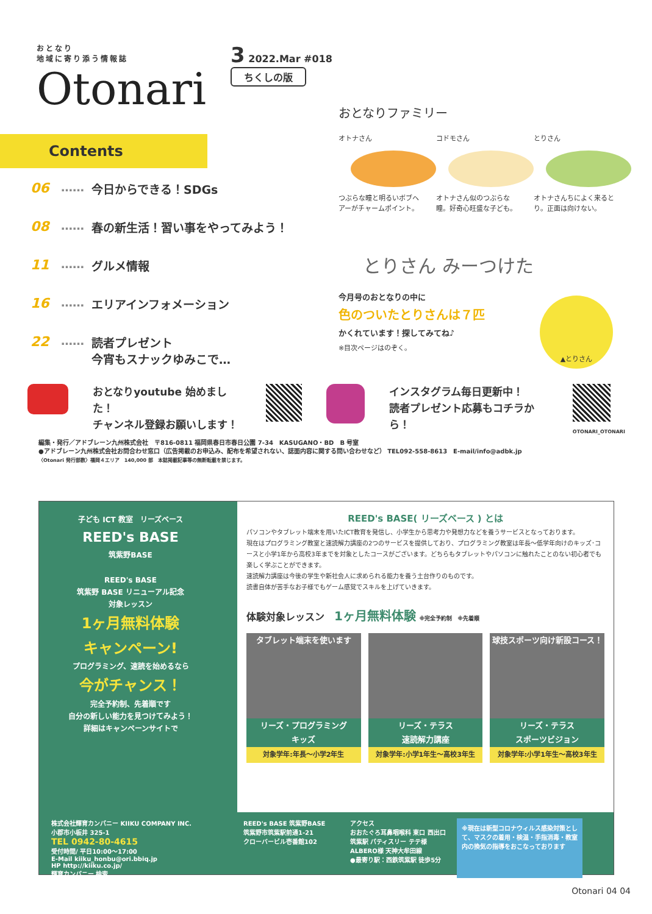おとなり
地域に寄り添う情報誌
Otonari
3 2022.Mar #018
ちくしの版
Contents
06 …… 今日からできる！SDGs
08 …… 春の新生活！習い事をやってみよう！
11 …… グルメ情報
16 …… エリアインフォメーション
22 …… 読者プレゼント
今宵もスナックゆみこで…
おとなりファミリー
オトナさん
つぶらな瞳と明るいボブヘアーがチャームポイント。
コドモさん
オトナさん似のつぶらな瞳。好奇心旺盛な子ども。
とりさん
オトナさんちによく来るとり。正面は向けない。
とりさん みーつけた
今月号のおとなりの中に
色のついたとりさんは７匹
かくれています！探してみてね♪
※目次ページはのぞく。
▲とりさん
おとなりyoutube 始めました！
チャンネル登録お願いします！
インスタグラム毎日更新中！
読者プレゼント応募もコチラから！
OTONARI_OTONARI
編集・発行／アドブレーン九州株式会社　〒816-0811 福岡県春日市春日公園 7-34　KASUGANO・BD　B 号室
●アドブレーン九州株式会社お問合わせ窓口（広告掲載のお申込み、配布を希望されない、誌面内容に関する問い合わせなど） TEL092-558-8613　E-mail/info@adbk.jp
〈Otonari 発行部数〉福岡４エリア　140,000 部　本誌掲載記事等の無断転載を禁じます。
子ども ICT 教室　リーズベース
REED's BASE
筑紫野BASE
REED's BASE
筑紫野 BASE リニューアル記念
対象レッスン
1ヶ月無料体験
キャンペーン!
プログラミング、速読を始めるなら
今がチャンス！
完全予約制、先着順です
自分の新しい能力を見つけてみよう！
詳細はキャンペーンサイトで
REED's BASE( リーズベース ) とは
パソコンやタブレット端末を用いたICT教育を発信し、小学生から思考力や発想力などを養うサービスとなっております。
現在はプログラミング教室と速読解力講座の2つのサービスを提供しており、プログラミング教室は年長～低学年向けのキッズ･コースと小学1年から高校3年までを対象としたコースがございます。どちらもタブレットやパソコンに触れたことのない初心者でも楽しく学ぶことができます。
速読解力講座は今後の学生や新社会人に求められる能力を養う土台作りのものです。
読書自体が苦手なお子様でもゲーム感覚でスキルを上げていきます。
体験対象レッスン　1ヶ月無料体験 ※完全予約制　※先着順
タブレット端末を使います
リーズ・プログラミング
キッズ
対象学年:年長～小学2年生
リーズ・テラス
速読解力講座
対象学年:小学1年生～高校3年生
球技スポーツ向け新設コース！
リーズ・テラス
スポーツビジョン
対象学年:小学1年生～高校3年生
株式会社輝育カンパニー KIIKU COMPANY INC.
小郡市小板井 325-1
TEL 0942-80-4615
受付時間/ 平日10:00～17:00
E-Mail kiiku_honbu@ori.bbiq.jp
HP http://kiiku.co.jp/
輝育カンパニー 検索
REED's BASE 筑紫野BASE
筑紫野市筑紫駅前通1-21
クローバービル壱番館102
アクセス
おおたぐろ耳鼻咽喉科 東口 西出口 筑紫駅 パティスリー テテ様 ALBERO様 天神大牟田線
●最寄り駅：西鉄筑紫駅 徒歩5分
※現在は新型コロナウィルス感染対策として、マスクの着用・検温・手指消毒・教室内の換気の指導をおこなっております
Otonari 04 04